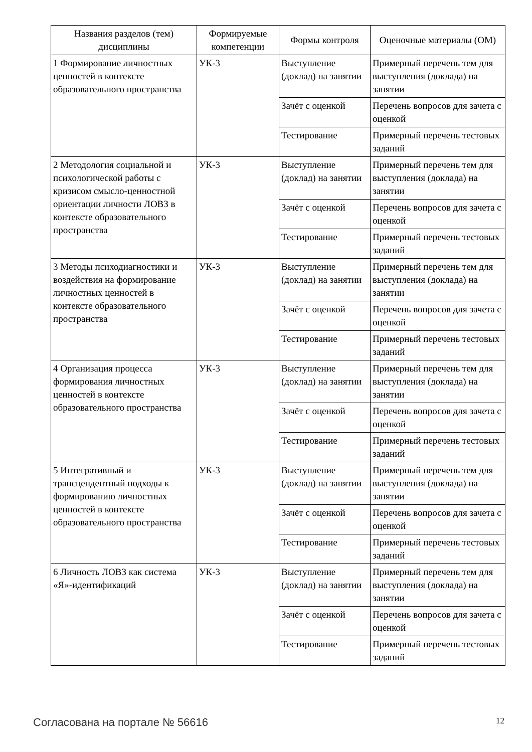| Названия разделов (тем) дисциплины | Формируемые компетенции | Формы контроля | Оценочные материалы (ОМ) |
| --- | --- | --- | --- |
| 1 Формирование личностных ценностей в контексте образовательного пространства | УК-3 | Выступление (доклад) на занятии | Примерный перечень тем для выступления (доклада) на занятии |
| | | Зачёт с оценкой | Перечень вопросов для зачета с оценкой |
| | | Тестирование | Примерный перечень тестовых заданий |
| 2 Методология социальной и психологической работы с кризисом смысло-ценностной ориентации личности ЛОВЗ в контексте образовательного пространства | УК-3 | Выступление (доклад) на занятии | Примерный перечень тем для выступления (доклада) на занятии |
| | | Зачёт с оценкой | Перечень вопросов для зачета с оценкой |
| | | Тестирование | Примерный перечень тестовых заданий |
| 3 Методы психодиагностики и воздействия на формирование личностных ценностей в контексте образовательного пространства | УК-3 | Выступление (доклад) на занятии | Примерный перечень тем для выступления (доклада) на занятии |
| | | Зачёт с оценкой | Перечень вопросов для зачета с оценкой |
| | | Тестирование | Примерный перечень тестовых заданий |
| 4 Организация процесса формирования личностных ценностей в контексте образовательного пространства | УК-3 | Выступление (доклад) на занятии | Примерный перечень тем для выступления (доклада) на занятии |
| | | Зачёт с оценкой | Перечень вопросов для зачета с оценкой |
| | | Тестирование | Примерный перечень тестовых заданий |
| 5 Интегративный и трансцендентный подходы к формированию личностных ценностей в контексте образовательного пространства | УК-3 | Выступление (доклад) на занятии | Примерный перечень тем для выступления (доклада) на занятии |
| | | Зачёт с оценкой | Перечень вопросов для зачета с оценкой |
| | | Тестирование | Примерный перечень тестовых заданий |
| 6 Личность ЛОВЗ как система «Я»-идентификаций | УК-3 | Выступление (доклад) на занятии | Примерный перечень тем для выступления (доклада) на занятии |
| | | Зачёт с оценкой | Перечень вопросов для зачета с оценкой |
| | | Тестирование | Примерный перечень тестовых заданий |
Согласована на портале № 56616 12